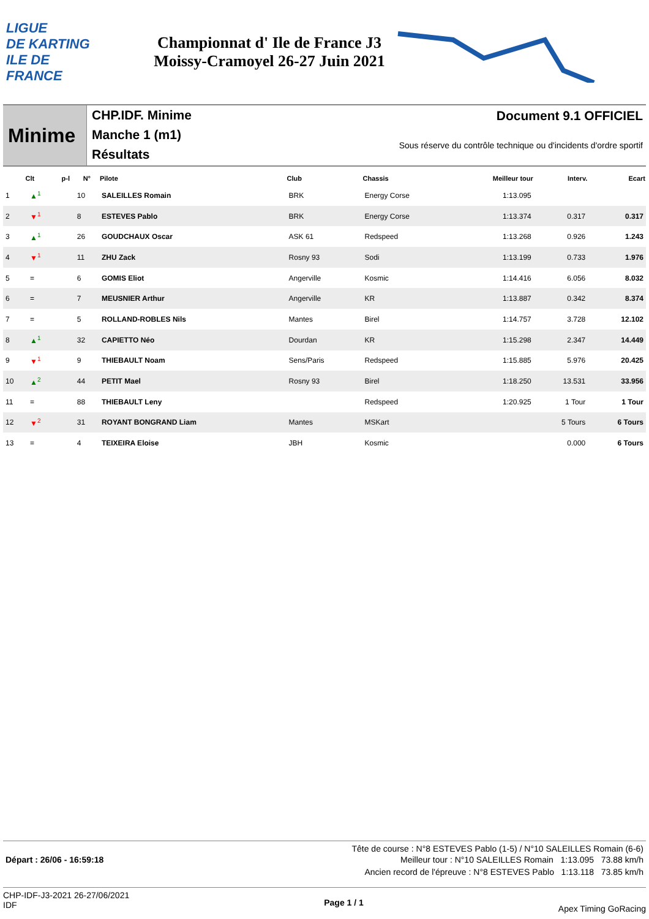LIGUE
DE KARTING
ILE DE
FRANCE
Championnat d' Ile de France J3
Moissy-Cramoyel 26-27 Juin 2021
Minime
CHP.IDF. Minime
Manche 1 (m1)
Résultats
Document 9.1 OFFICIEL
Sous réserve du contrôle technique ou d'incidents d'ordre sportif
| Clt | | p-l | N° | Pilote | Club | Chassis | Meilleur tour | Interv. | Ecart |
| --- | --- | --- | --- | --- | --- | --- | --- | --- | --- |
| 1 | ▲<sup>1</sup> | | 10 | SALEILLES Romain | BRK | Energy Corse | 1:13.095 | | |
| 2 | ▼<sup>1</sup> | | 8 | ESTEVES Pablo | BRK | Energy Corse | 1:13.374 | 0.317 | 0.317 |
| 3 | ▲<sup>1</sup> | | 26 | GOUDCHAUX Oscar | ASK 61 | Redspeed | 1:13.268 | 0.926 | 1.243 |
| 4 | ▼<sup>1</sup> | | 11 | ZHU Zack | Rosny 93 | Sodi | 1:13.199 | 0.733 | 1.976 |
| 5 | = | | 6 | GOMIS Eliot | Angerville | Kosmic | 1:14.416 | 6.056 | 8.032 |
| 6 | = | | 7 | MEUSNIER Arthur | Angerville | KR | 1:13.887 | 0.342 | 8.374 |
| 7 | = | | 5 | ROLLAND-ROBLES Nils | Mantes | Birel | 1:14.757 | 3.728 | 12.102 |
| 8 | ▲<sup>1</sup> | | 32 | CAPIETTO Néo | Dourdan | KR | 1:15.298 | 2.347 | 14.449 |
| 9 | ▼<sup>1</sup> | | 9 | THIEBAULT Noam | Sens/Paris | Redspeed | 1:15.885 | 5.976 | 20.425 |
| 10 | ▲<sup>2</sup> | | 44 | PETIT Mael | Rosny 93 | Birel | 1:18.250 | 13.531 | 33.956 |
| 11 | = | | 88 | THIEBAULT Leny | | Redspeed | 1:20.925 | 1 Tour | 1 Tour |
| 12 | ▼<sup>2</sup> | | 31 | ROYANT BONGRAND Liam | Mantes | MSKart | | 5 Tours | 6 Tours |
| 13 | = | | 4 | TEIXEIRA Eloise | JBH | Kosmic | | 0.000 | 6 Tours |
Tête de course : N°8 ESTEVES Pablo (1-5) / N°10 SALEILLES Romain (6-6)
Départ : 26/06 - 16:59:18 Meilleur tour : N°10 SALEILLES Romain 1:13.095 73.88 km/h
Ancien record de l'épreuve : N°8 ESTEVES Pablo 1:13.118 73.85 km/h
CHP-IDF-J3-2021 26-27/06/2021
IDF
Page 1 / 1
Apex Timing GoRacing